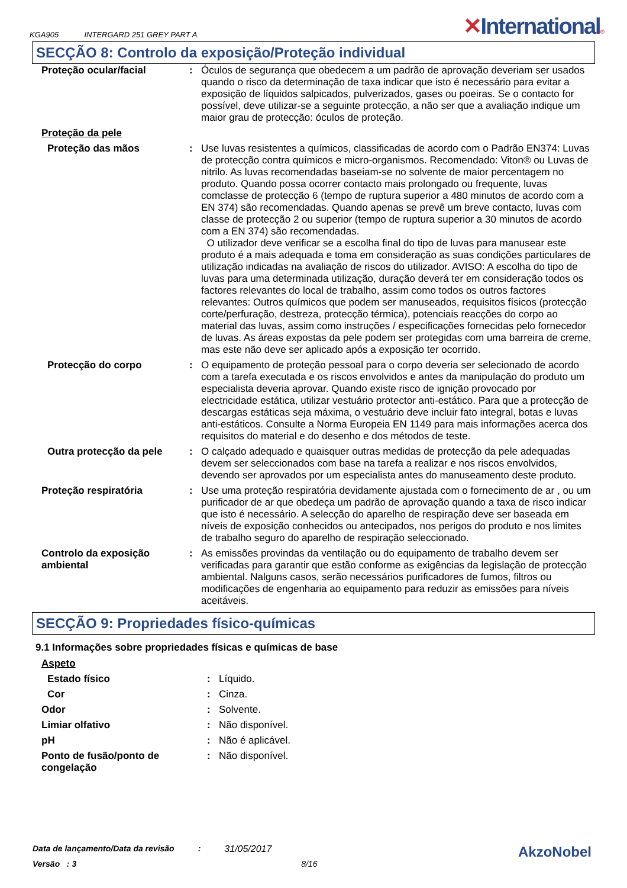KGA905 INTERGARD 251 GREY PART A
✕International®
SECÇÃO 8: Controlo da exposição/Proteção individual
| Proteção ocular/facial | : | Óculos de segurança que obedecem a um padrão de aprovação deveriam ser usados quando o risco da determinação de taxa indicar que isto é necessário para evitar a exposição de líquidos salpicados, pulverizados, gases ou poeiras. Se o contacto for possível, deve utilizar-se a seguinte protecção, a não ser que a avaliação indique um maior grau de protecção: óculos de proteção. |
| Proteção da pele | | |
| Proteção das mãos | : | Use luvas resistentes a químicos, classificadas de acordo com o Padrão EN374: Luvas de protecção contra químicos e micro-organismos. Recomendado: Viton® ou Luvas de nitrilo. As luvas recomendadas baseiam-se no solvente de maior percentagem no produto. Quando possa ocorrer contacto mais prolongado ou frequente, luvas comclasse de protecção 6 (tempo de ruptura superior a 480 minutos de acordo com a EN 374) são recomendadas. Quando apenas se prevê um breve contacto, luvas com classe de protecção 2 ou superior (tempo de ruptura superior a 30 minutos de acordo com a EN 374) são recomendadas. O utilizador deve verificar se a escolha final do tipo de luvas para manusear este produto é a mais adequada e toma em consideração as suas condições particulares de utilização indicadas na avaliação de riscos do utilizador. AVISO: A escolha do tipo de luvas para uma determinada utilização, duração deverá ter em consideração todos os factores relevantes do local de trabalho, assim como todos os outros factores relevantes: Outros químicos que podem ser manuseados, requisitos físicos (protecção corte/perfuração, destreza, protecção térmica), potenciais reacções do corpo ao material das luvas, assim como instruções / especificações fornecidas pelo fornecedor de luvas. As áreas expostas da pele podem ser protegidas com uma barreira de creme, mas este não deve ser aplicado após a exposição ter ocorrido. |
| Protecção do corpo | : | O equipamento de proteção pessoal para o corpo deveria ser selecionado de acordo com a tarefa executada e os riscos envolvidos e antes da manipulação do produto um especialista deveria aprovar. Quando existe risco de ignição provocado por electricidade estática, utilizar vestuário protector anti-estático. Para que a protecção de descargas estáticas seja máxima, o vestuário deve incluir fato integral, botas e luvas anti-estáticos. Consulte a Norma Europeia EN 1149 para mais informações acerca dos requisitos do material e do desenho e dos métodos de teste. |
| Outra protecção da pele | : | O calçado adequado e quaisquer outras medidas de protecção da pele adequadas devem ser seleccionados com base na tarefa a realizar e nos riscos envolvidos, devendo ser aprovados por um especialista antes do manuseamento deste produto. |
| Proteção respiratória | : | Use uma proteção respiratória devidamente ajustada com o fornecimento de ar , ou um purificador de ar que obedeça um padrão de aprovação quando a taxa de risco indicar que isto é necessário. A selecção do aparelho de respiração deve ser baseada em níveis de exposição conhecidos ou antecipados, nos perigos do produto e nos limites de trabalho seguro do aparelho de respiração seleccionado. |
| Controlo da exposição ambiental | : | As emissões provindas da ventilação ou do equipamento de trabalho devem ser verificadas para garantir que estão conforme as exigências da legislação de protecção ambiental. Nalguns casos, serão necessários purificadores de fumos, filtros ou modificações de engenharia ao equipamento para reduzir as emissões para níveis aceitáveis. |
SECÇÃO 9: Propriedades físico-químicas
9.1 Informações sobre propriedades físicas e químicas de base
| Aspeto | | |
| Estado físico | : | Líquido. |
| Cor | : | Cinza. |
| Odor | : | Solvente. |
| Limiar olfativo | : | Não disponível. |
| pH | : | Não é aplicável. |
| Ponto de fusão/ponto de congelação | : | Não disponível. |
Data de lançamento/Data da revisão: 31/05/2017
Versão : 3 8/16
AkzoNobel